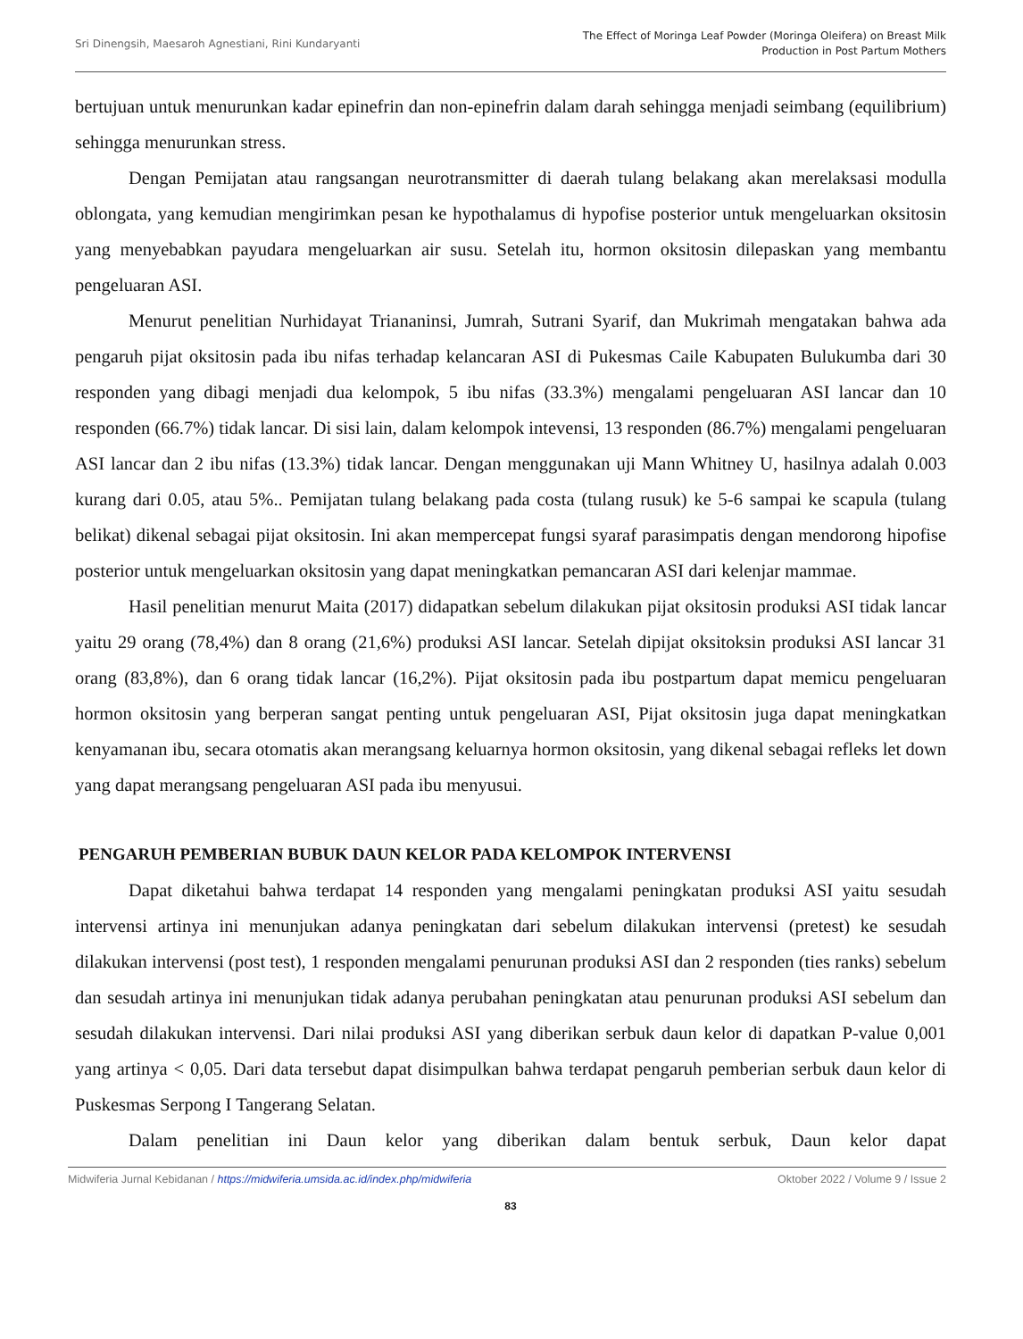Sri Dinengsih, Maesaroh Agnestiani, Rini Kundaryanti
The Effect of Moringa Leaf Powder (Moringa Oleifera) on Breast Milk
Production in Post Partum Mothers
bertujuan untuk menurunkan kadar epinefrin dan non-epinefrin dalam darah sehingga menjadi seimbang (equilibrium) sehingga menurunkan stress.
Dengan Pemijatan atau rangsangan neurotransmitter di daerah tulang belakang akan merelaksasi modulla oblongata, yang kemudian mengirimkan pesan ke hypothalamus di hypofise posterior untuk mengeluarkan oksitosin yang menyebabkan payudara mengeluarkan air susu. Setelah itu, hormon oksitosin dilepaskan yang membantu pengeluaran ASI.
Menurut penelitian Nurhidayat Triananinsi, Jumrah, Sutrani Syarif, dan Mukrimah mengatakan bahwa ada pengaruh pijat oksitosin pada ibu nifas terhadap kelancaran ASI di Pukesmas Caile Kabupaten Bulukumba dari 30 responden yang dibagi menjadi dua kelompok, 5 ibu nifas (33.3%) mengalami pengeluaran ASI lancar dan 10 responden (66.7%) tidak lancar. Di sisi lain, dalam kelompok intevensi, 13 responden (86.7%) mengalami pengeluaran ASI lancar dan 2 ibu nifas (13.3%) tidak lancar. Dengan menggunakan uji Mann Whitney U, hasilnya adalah 0.003 kurang dari 0.05, atau 5%.. Pemijatan tulang belakang pada costa (tulang rusuk) ke 5-6 sampai ke scapula (tulang belikat) dikenal sebagai pijat oksitosin. Ini akan mempercepat fungsi syaraf parasimpatis dengan mendorong hipofise posterior untuk mengeluarkan oksitosin yang dapat meningkatkan pemancaran ASI dari kelenjar mammae.
Hasil penelitian menurut Maita (2017) didapatkan sebelum dilakukan pijat oksitosin produksi ASI tidak lancar yaitu 29 orang (78,4%) dan 8 orang (21,6%) produksi ASI lancar. Setelah dipijat oksitoksin produksi ASI lancar 31 orang (83,8%), dan 6 orang tidak lancar (16,2%). Pijat oksitosin pada ibu postpartum dapat memicu pengeluaran hormon oksitosin yang berperan sangat penting untuk pengeluaran ASI, Pijat oksitosin juga dapat meningkatkan kenyamanan ibu, secara otomatis akan merangsang keluarnya hormon oksitosin, yang dikenal sebagai refleks let down yang dapat merangsang pengeluaran ASI pada ibu menyusui.
PENGARUH PEMBERIAN BUBUK DAUN KELOR PADA KELOMPOK INTERVENSI
Dapat diketahui bahwa terdapat 14 responden yang mengalami peningkatan produksi ASI yaitu sesudah intervensi artinya ini menunjukan adanya peningkatan dari sebelum dilakukan intervensi (pretest) ke sesudah dilakukan intervensi (post test), 1 responden mengalami penurunan produksi ASI dan 2 responden (ties ranks) sebelum dan sesudah artinya ini menunjukan tidak adanya perubahan peningkatan atau penurunan produksi ASI sebelum dan sesudah dilakukan intervensi. Dari nilai produksi ASI yang diberikan serbuk daun kelor di dapatkan P-value 0,001 yang artinya < 0,05. Dari data tersebut dapat disimpulkan bahwa terdapat pengaruh pemberian serbuk daun kelor di Puskesmas Serpong I Tangerang Selatan.
Dalam penelitian ini Daun kelor yang diberikan dalam bentuk serbuk, Daun kelor dapat
Midwiferia Jurnal Kebidanan / https://midwiferia.umsida.ac.id/index.php/midwiferia
Oktober 2022 / Volume 9 / Issue 2
83